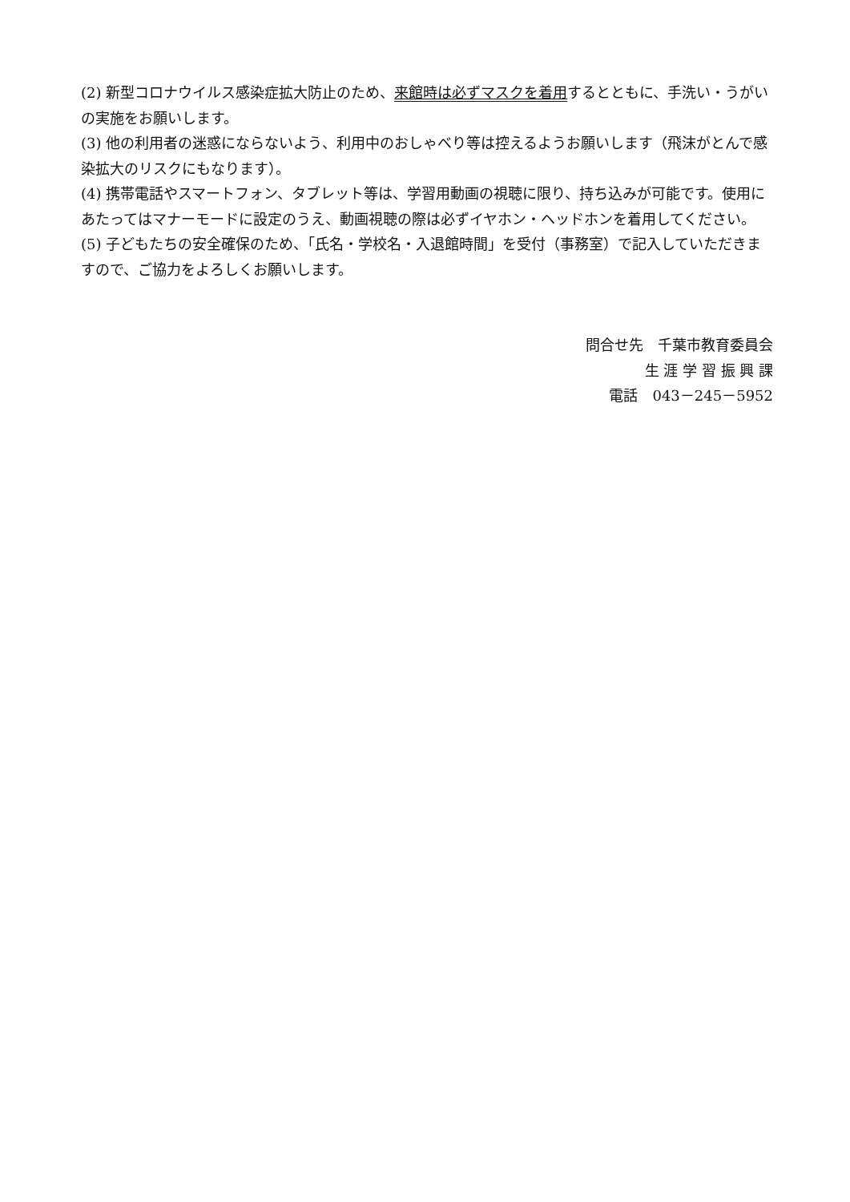(2) 新型コロナウイルス感染症拡大防止のため、来館時は必ずマスクを着用するとともに、手洗い・うがいの実施をお願いします。
(3) 他の利用者の迷惑にならないよう、利用中のおしゃべり等は控えるようお願いします（飛沫がとんで感染拡大のリスクにもなります）。
(4) 携帯電話やスマートフォン、タブレット等は、学習用動画の視聴に限り、持ち込みが可能です。使用にあたってはマナーモードに設定のうえ、動画視聴の際は必ずイヤホン・ヘッドホンを着用してください。
(5) 子どもたちの安全確保のため、「氏名・学校名・入退館時間」を受付（事務室）で記入していただきますので、ご協力をよろしくお願いします。
問合せ先　千葉市教育委員会
生 涯 学 習 振 興 課
電話　043－245－5952